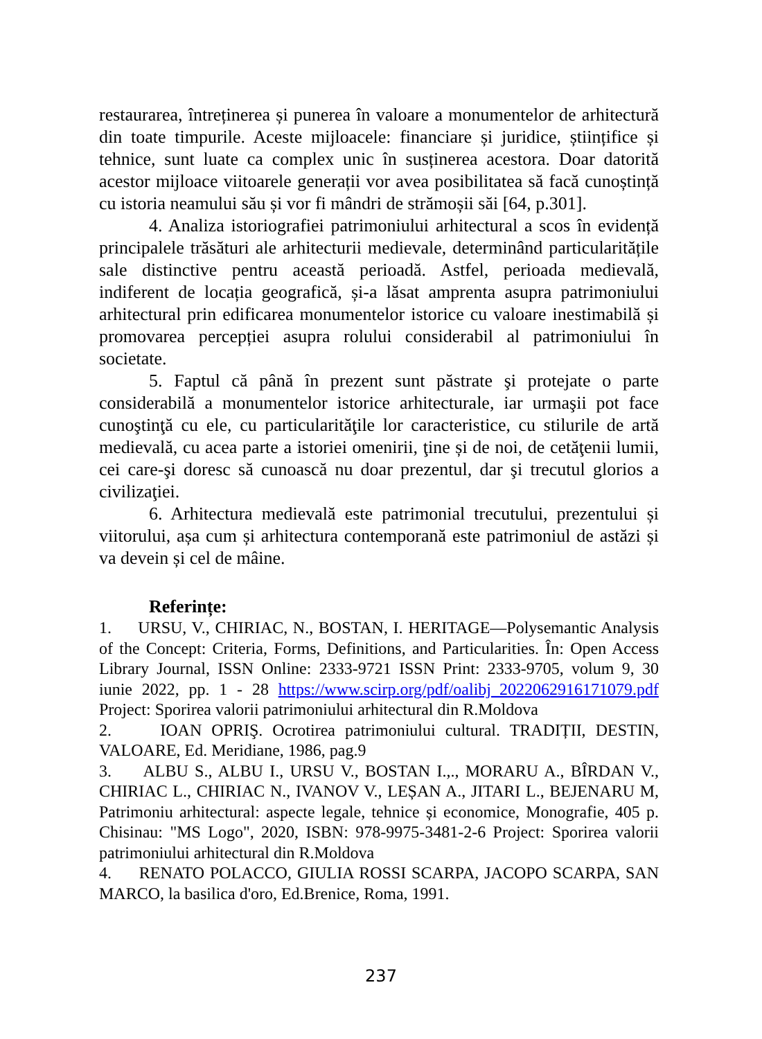restaurarea, întreținerea și punerea în valoare a monumentelor de arhitectură din toate timpurile. Aceste mijloacele: financiare și juridice, științifice și tehnice, sunt luate ca complex unic în susținerea acestora. Doar datorită acestor mijloace viitoarele generații vor avea posibilitatea să facă cunoștință cu istoria neamului său și vor fi mândri de strămoșii săi [64, p.301].
4. Analiza istoriografiei patrimoniului arhitectural a scos în evidență principalele trăsături ale arhitecturii medievale, determinând particularitățile sale distinctive pentru această perioadă. Astfel, perioada medievală, indiferent de locația geografică, și-a lăsat amprenta asupra patrimoniului arhitectural prin edificarea monumentelor istorice cu valoare inestimabilă și promovarea percepției asupra rolului considerabil al patrimoniului în societate.
5. Faptul că până în prezent sunt păstrate şi protejate o parte considerabilă a monumentelor istorice arhitecturale, iar urmaşii pot face cunoştinţă cu ele, cu particularităţile lor caracteristice, cu stilurile de artă medievală, cu acea parte a istoriei omenirii, ţine și de noi, de cetăţenii lumii, cei care-şi doresc să cunoască nu doar prezentul, dar şi trecutul glorios a civilizaţiei.
6. Arhitectura medievală este patrimonial trecutului, prezentului și viitorului, așa cum și arhitectura contemporană este patrimoniul de astăzi și va devein și cel de mâine.
Referințe:
1. URSU, V., CHIRIAC, N., BOSTAN, I. HERITAGE—Polysemantic Analysis of the Concept: Criteria, Forms, Definitions, and Particularities. În: Open Access Library Journal, ISSN Online: 2333-9721 ISSN Print: 2333-9705, volum 9, 30 iunie 2022, pp. 1 - 28 https://www.scirp.org/pdf/oalibj_2022062916171079.pdf Project: Sporirea valorii patrimoniului arhitectural din R.Moldova
2. IOAN OPRIŞ. Ocrotirea patrimoniului cultural. TRADIȚII, DESTIN, VALOARE, Ed. Meridiane, 1986, pag.9
3. ALBU S., ALBU I., URSU V., BOSTAN I.,., MORARU A., BÎRDAN V., CHIRIAC L., CHIRIAC N., IVANOV V., LEȘAN A., JITARI L., BEJENARU M, Patrimoniu arhitectural: aspecte legale, tehnice și economice, Monografie, 405 p. Chisinau: "MS Logo", 2020, ISBN: 978-9975-3481-2-6 Project: Sporirea valorii patrimoniului arhitectural din R.Moldova
4. RENATO POLACCO, GIULIA ROSSI SCARPA, JACOPO SCARPA, SAN MARCO, la basilica d'oro, Ed.Brenice, Roma, 1991.
237